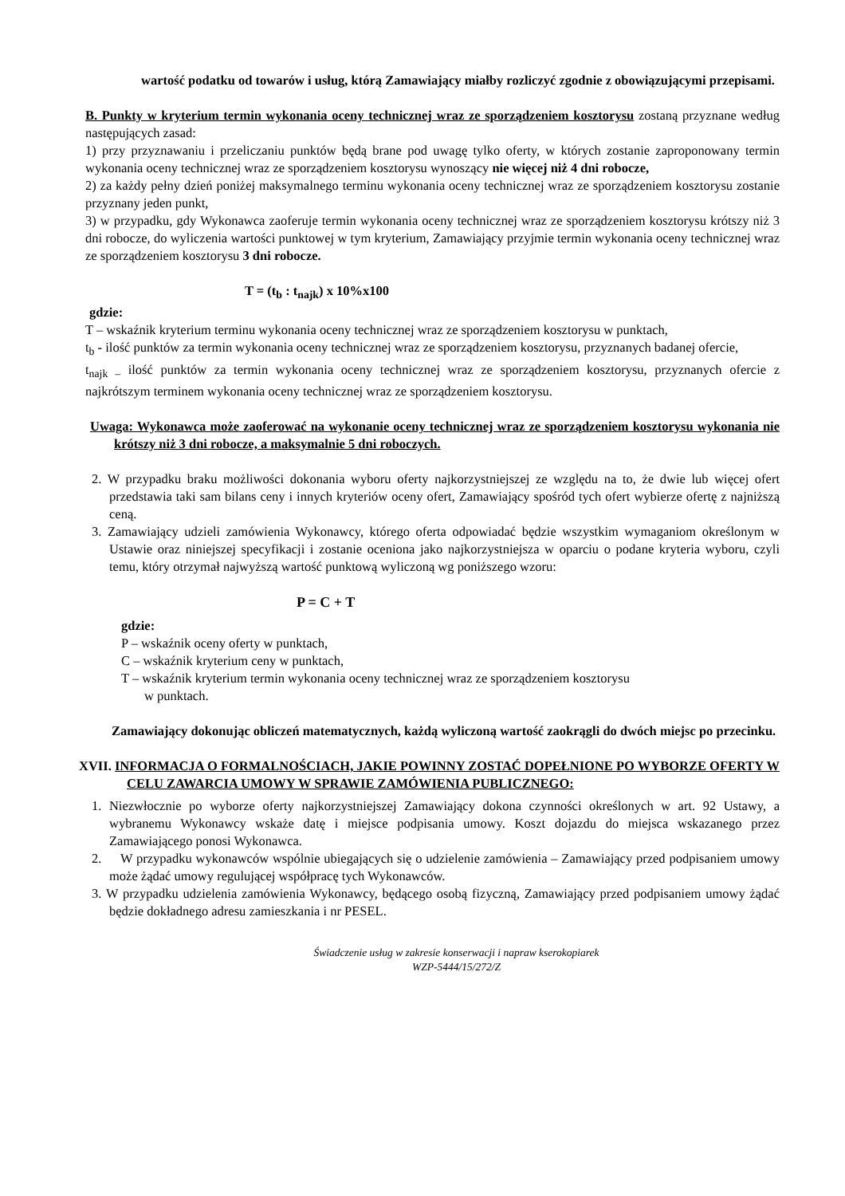wartość podatku od towarów i usług, którą Zamawiający miałby rozliczyć zgodnie z obowiązującymi przepisami.
B. Punkty w kryterium termin wykonania oceny technicznej wraz ze sporządzeniem kosztorysu zostaną przyznane według następujących zasad:
1) przy przyznawaniu i przeliczaniu punktów będą brane pod uwagę tylko oferty, w których zostanie zaproponowany termin wykonania oceny technicznej wraz ze sporządzeniem kosztorysu wynoszący nie więcej niż 4 dni robocze,
2) za każdy pełny dzień poniżej maksymalnego terminu wykonania oceny technicznej wraz ze sporządzeniem kosztorysu zostanie przyznany jeden punkt,
3) w przypadku, gdy Wykonawca zaoferuje termin wykonania oceny technicznej wraz ze sporządzeniem kosztorysu krótszy niż 3 dni robocze, do wyliczenia wartości punktowej w tym kryterium, Zamawiający przyjmie termin wykonania oceny technicznej wraz ze sporządzeniem kosztorysu 3 dni robocze.
T = (t<sub>b</sub> : t<sub>najk</sub>) x 10%x100
gdzie:
T – wskaźnik kryterium terminu wykonania oceny technicznej wraz ze sporządzeniem kosztorysu w punktach,
t<sub>b</sub> - ilość punktów za termin wykonania oceny technicznej wraz ze sporządzeniem kosztorysu, przyznanych badanej ofercie,
t<sub>najk –</sub> ilość punktów za termin wykonania oceny technicznej wraz ze sporządzeniem kosztorysu, przyznanych ofercie z najkrótszym terminem wykonania oceny technicznej wraz ze sporządzeniem kosztorysu.
Uwaga: Wykonawca może zaoferować na wykonanie oceny technicznej wraz ze sporządzeniem kosztorysu wykonania nie krótszy niż 3 dni robocze, a maksymalnie 5 dni roboczych.
2. W przypadku braku możliwości dokonania wyboru oferty najkorzystniejszej ze względu na to, że dwie lub więcej ofert przedstawia taki sam bilans ceny i innych kryteriów oceny ofert, Zamawiający spośród tych ofert wybierze ofertę z najniższą ceną.
3. Zamawiający udzieli zamówienia Wykonawcy, którego oferta odpowiadać będzie wszystkim wymaganiom określonym w Ustawie oraz niniejszej specyfikacji i zostanie oceniona jako najkorzystniejsza w oparciu o podane kryteria wyboru, czyli temu, który otrzymał najwyższą wartość punktową wyliczoną wg poniższego wzoru:
P = C + T
gdzie:
P – wskaźnik oceny oferty w punktach,
C – wskaźnik kryterium ceny w punktach,
T – wskaźnik kryterium termin wykonania oceny technicznej wraz ze sporządzeniem kosztorysu
w punktach.
Zamawiający dokonując obliczeń matematycznych, każdą wyliczoną wartość zaokrągli do dwóch miejsc po przecinku.
XVII. INFORMACJA O FORMALNOŚCIACH, JAKIE POWINNY ZOSTAĆ DOPEŁNIONE PO WYBORZE OFERTY W CELU ZAWARCIA UMOWY W SPRAWIE ZAMÓWIENIA PUBLICZNEGO:
1. Niezwłocznie po wyborze oferty najkorzystniejszej Zamawiający dokona czynności określonych w art. 92 Ustawy, a wybranemu Wykonawcy wskaże datę i miejsce podpisania umowy. Koszt dojazdu do miejsca wskazanego przez Zamawiającego ponosi Wykonawca.
2. W przypadku wykonawców wspólnie ubiegających się o udzielenie zamówienia – Zamawiający przed podpisaniem umowy może żądać umowy regulującej współpracę tych Wykonawców.
3. W przypadku udzielenia zamówienia Wykonawcy, będącego osobą fizyczną, Zamawiający przed podpisaniem umowy żądać będzie dokładnego adresu zamieszkania i nr PESEL.
Świadczenie usług w zakresie konserwacji i napraw kserokopiarek
WZP-5444/15/272/Z